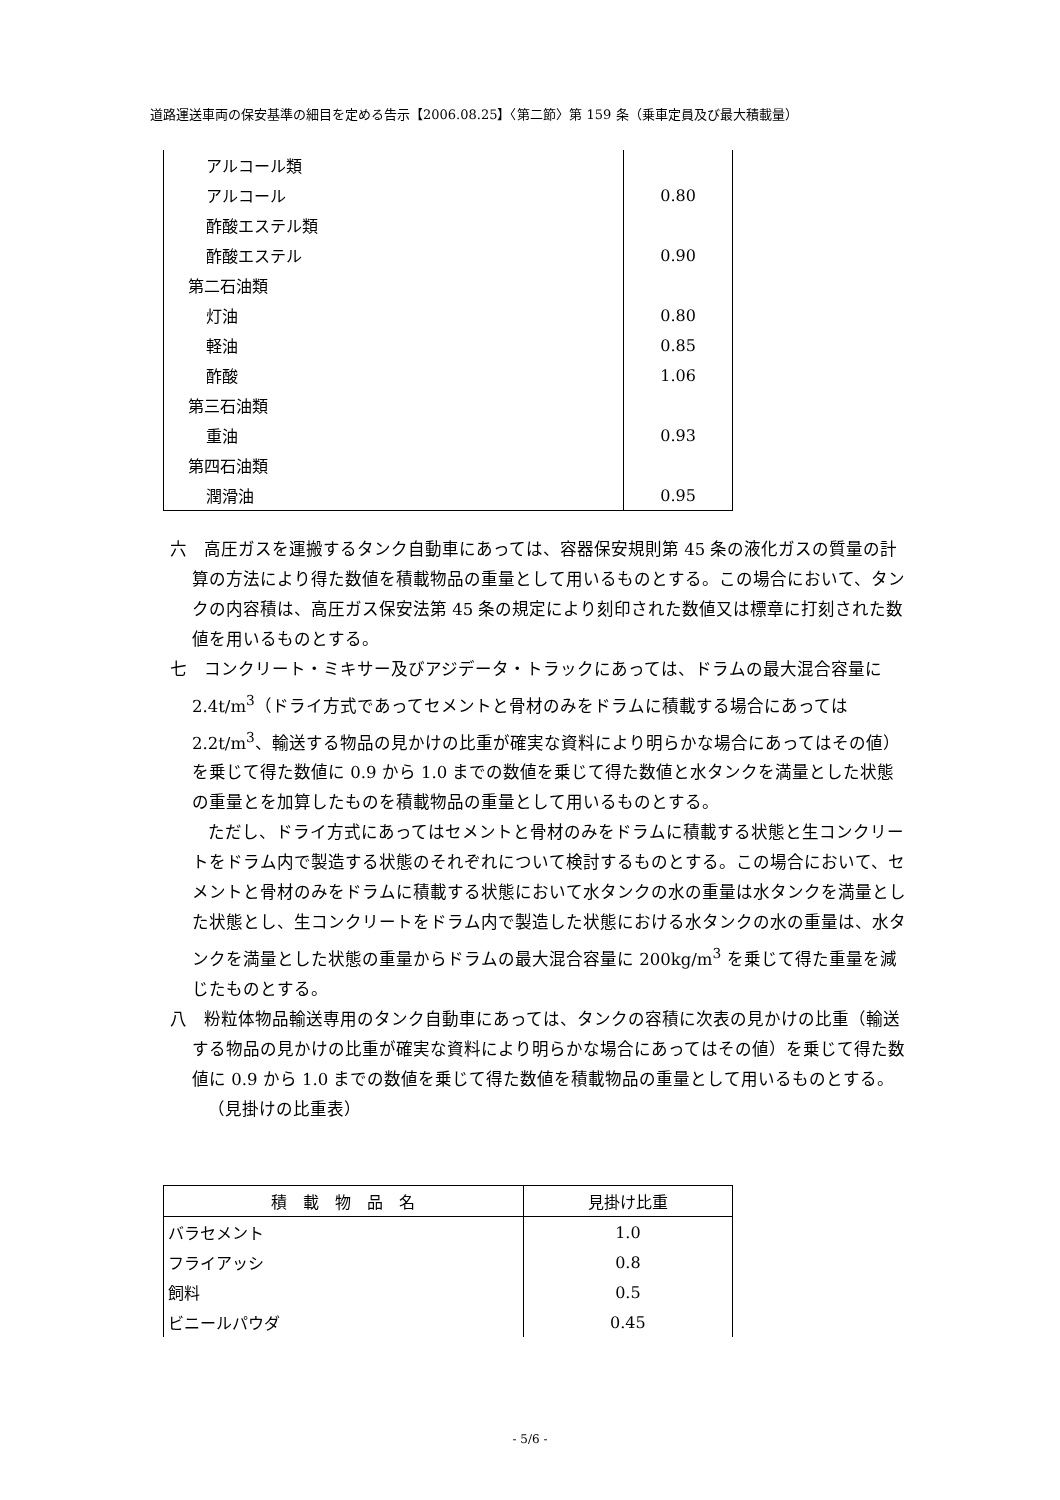道路運送車両の保安基準の細目を定める告示【2006.08.25】〈第二節〉第 159 条（乗車定員及び最大積載量）
| アルコール類 | |
| アルコール | 0.80 |
| 酢酸エステル類 | |
| 酢酸エステル | 0.90 |
| 第二石油類 | |
| 灯油 | 0.80 |
| 軽油 | 0.85 |
| 酢酸 | 1.06 |
| 第三石油類 | |
| 重油 | 0.93 |
| 第四石油類 | |
| 潤滑油 | 0.95 |
六　高圧ガスを運搬するタンク自動車にあっては、容器保安規則第 45 条の液化ガスの質量の計算の方法により得た数値を積載物品の重量として用いるものとする。この場合において、タンクの内容積は、高圧ガス保安法第 45 条の規定により刻印された数値又は標章に打刻された数値を用いるものとする。
七　コンクリート・ミキサー及びアジデータ・トラックにあっては、ドラムの最大混合容量に 2.4t/m<sup>3</sup>（ドライ方式であってセメントと骨材のみをドラムに積載する場合にあっては 2.2t/m<sup>3</sup>、輸送する物品の見かけの比重が確実な資料により明らかな場合にあってはその値）を乗じて得た数値に 0.9 から 1.0 までの数値を乗じて得た数値と水タンクを満量とした状態の重量とを加算したものを積載物品の重量として用いるものとする。
ただし、ドライ方式にあってはセメントと骨材のみをドラムに積載する状態と生コンクリートをドラム内で製造する状態のそれぞれについて検討するものとする。この場合において、セメントと骨材のみをドラムに積載する状態において水タンクの水の重量は水タンクを満量とした状態とし、生コンクリートをドラム内で製造した状態における水タンクの水の重量は、水タンクを満量とした状態の重量からドラムの最大混合容量に 200kg/m<sup>3</sup> を乗じて得た重量を減じたものとする。
八　粉粒体物品輸送専用のタンク自動車にあっては、タンクの容積に次表の見かけの比重（輸送する物品の見かけの比重が確実な資料により明らかな場合にあってはその値）を乗じて得た数値に 0.9 から 1.0 までの数値を乗じて得た数値を積載物品の重量として用いるものとする。
（見掛けの比重表）
| 積 載 物 品 名 | 見掛け比重 |
| --- | --- |
| バラセメント | 1.0 |
| フライアッシ | 0.8 |
| 飼料 | 0.5 |
| ビニールパウダ | 0.45 |
- 5/6 -